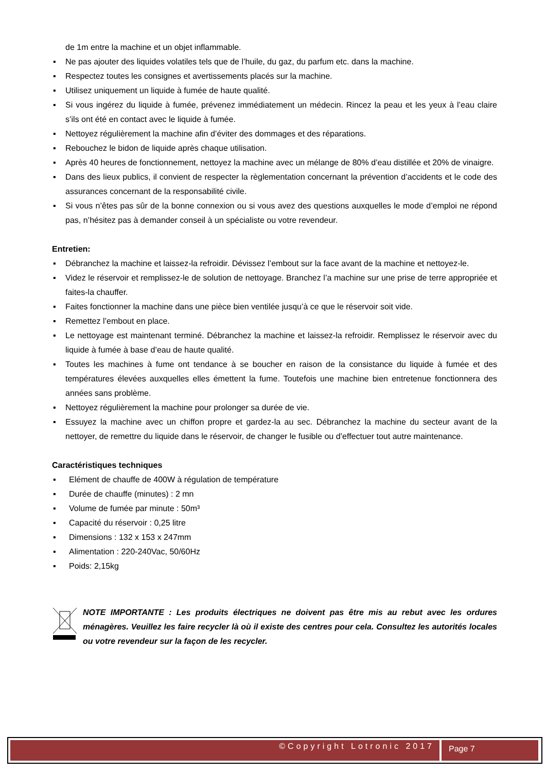de 1m entre la machine et un objet inflammable.
▪ Ne pas ajouter des liquides volatiles tels que de l’huile, du gaz, du parfum etc. dans la machine.
▪ Respectez toutes les consignes et avertissements placés sur la machine.
▪ Utilisez uniquement un liquide à fumée de haute qualité.
▪ Si vous ingérez du liquide à fumée, prévenez immédiatement un médecin. Rincez la peau et les yeux à l’eau claire s’ils ont été en contact avec le liquide à fumée.
▪ Nettoyez régulièrement la machine afin d’éviter des dommages et des réparations.
▪ Rebouchez le bidon de liquide après chaque utilisation.
▪ Après 40 heures de fonctionnement, nettoyez la machine avec un mélange de 80% d’eau distillée et 20% de vinaigre.
▪ Dans des lieux publics, il convient de respecter la règlementation concernant la prévention d’accidents et le code des assurances concernant de la responsabilité civile.
▪ Si vous n’êtes pas sûr de la bonne connexion ou si vous avez des questions auxquelles le mode d’emploi ne répond pas, n’hésitez pas à demander conseil à un spécialiste ou votre revendeur.
Entretien:
▪ Débranchez la machine et laissez-la refroidir. Dévissez l’embout sur la face avant de la machine et nettoyez-le.
▪ Videz le réservoir et remplissez-le de solution de nettoyage. Branchez l’a machine sur une prise de terre appropriée et faites-la chauffer.
▪ Faites fonctionner la machine dans une pièce bien ventilée jusqu’à ce que le réservoir soit vide.
▪ Remettez l’embout en place.
▪ Le nettoyage est maintenant terminé. Débranchez la machine et laissez-la refroidir. Remplissez le réservoir avec du liquide à fumée à base d’eau de haute qualité.
▪ Toutes les machines à fume ont tendance à se boucher en raison de la consistance du liquide à fumée et des températures élevées auxquelles elles émettent la fume. Toutefois une machine bien entretenue fonctionnera des années sans problème.
▪ Nettoyez régulièrement la machine pour prolonger sa durée de vie.
▪ Essuyez la machine avec un chiffon propre et gardez-la au sec. Débranchez la machine du secteur avant de la nettoyer, de remettre du liquide dans le réservoir, de changer le fusible ou d’effectuer tout autre maintenance.
Caractéristiques techniques
▪ Elément de chauffe de 400W à régulation de température
▪ Durée de chauffe (minutes) : 2 mn
▪ Volume de fumée par minute : 50m³
▪ Capacité du réservoir : 0,25 litre
▪ Dimensions : 132 x 153 x 247mm
▪ Alimentation : 220-240Vac, 50/60Hz
▪ Poids: 2,15kg
NOTE IMPORTANTE : Les produits électriques ne doivent pas être mis au rebut avec les ordures ménagères. Veuillez les faire recycler là où il existe des centres pour cela. Consultez les autorités locales ou votre revendeur sur la façon de les recycler.
©Copyright Lotronic 2017 Page 7